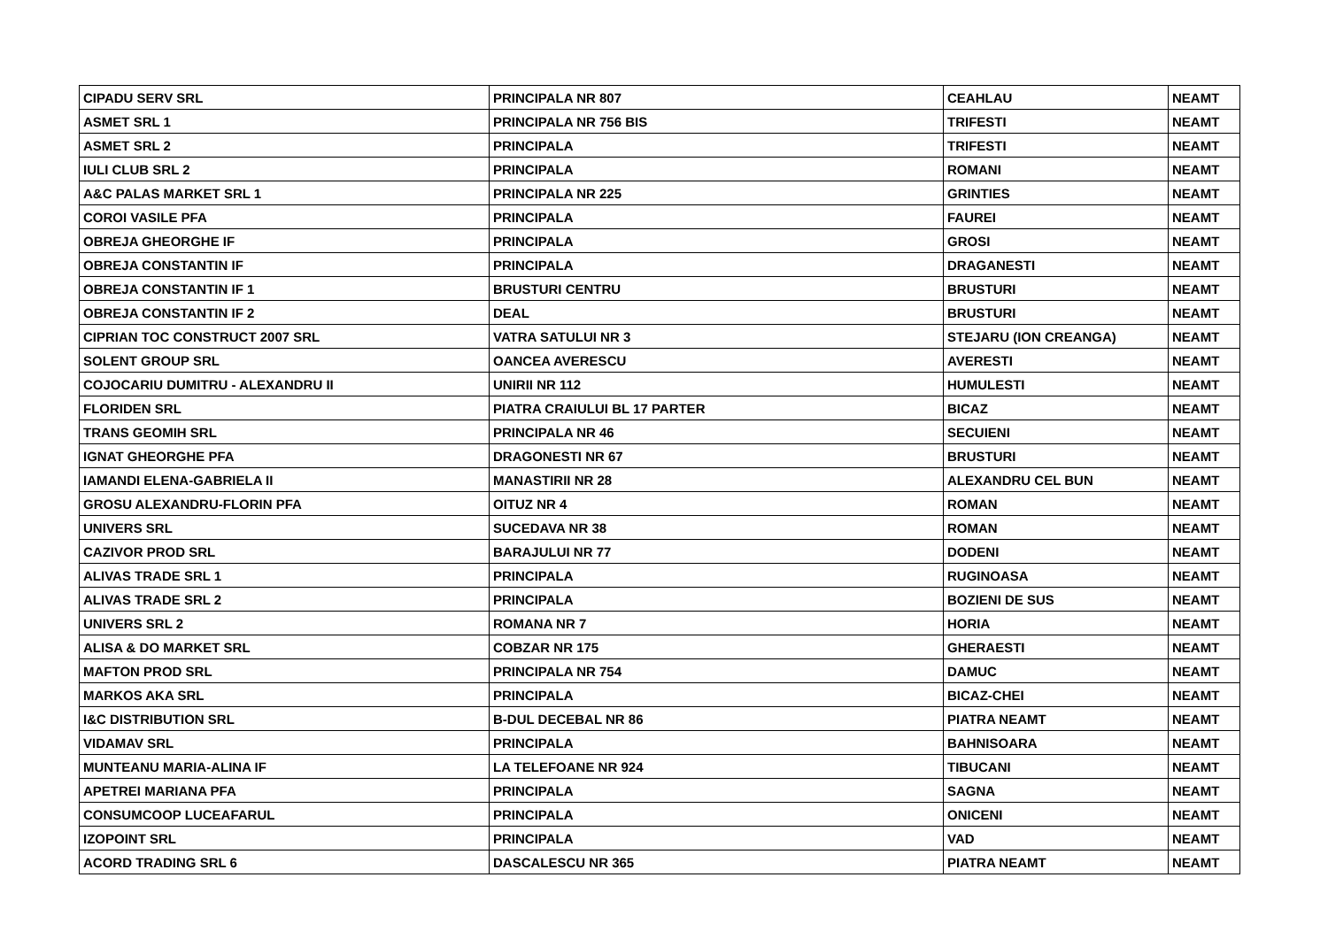| CIPADU SERV SRL | PRINCIPALA NR 807 | CEAHLAU | NEAMT |
| ASMET SRL 1 | PRINCIPALA NR 756 BIS | TRIFESTI | NEAMT |
| ASMET SRL 2 | PRINCIPALA | TRIFESTI | NEAMT |
| IULI CLUB SRL 2 | PRINCIPALA | ROMANI | NEAMT |
| A&C PALAS MARKET SRL 1 | PRINCIPALA NR 225 | GRINTIES | NEAMT |
| COROI VASILE PFA | PRINCIPALA | FAUREI | NEAMT |
| OBREJA GHEORGHE IF | PRINCIPALA | GROSI | NEAMT |
| OBREJA CONSTANTIN IF | PRINCIPALA | DRAGANESTI | NEAMT |
| OBREJA CONSTANTIN IF 1 | BRUSTURI CENTRU | BRUSTURI | NEAMT |
| OBREJA CONSTANTIN IF 2 | DEAL | BRUSTURI | NEAMT |
| CIPRIAN TOC CONSTRUCT 2007 SRL | VATRA SATULUI NR 3 | STEJARU (ION CREANGA) | NEAMT |
| SOLENT GROUP SRL | OANCEA AVERESCU | AVERESTI | NEAMT |
| COJOCARIU DUMITRU - ALEXANDRU II | UNIRII NR 112 | HUMULESTI | NEAMT |
| FLORIDEN SRL | PIATRA CRAIULUI BL 17 PARTER | BICAZ | NEAMT |
| TRANS GEOMIH SRL | PRINCIPALA NR 46 | SECUIENI | NEAMT |
| IGNAT GHEORGHE PFA | DRAGONESTI NR 67 | BRUSTURI | NEAMT |
| IAMANDI ELENA-GABRIELA II | MANASTIRII NR 28 | ALEXANDRU CEL BUN | NEAMT |
| GROSU ALEXANDRU-FLORIN PFA | OITUZ NR 4 | ROMAN | NEAMT |
| UNIVERS SRL | SUCEDAVA NR 38 | ROMAN | NEAMT |
| CAZIVOR PROD SRL | BARAJULUI NR 77 | DODENI | NEAMT |
| ALIVAS TRADE SRL 1 | PRINCIPALA | RUGINOASA | NEAMT |
| ALIVAS TRADE SRL 2 | PRINCIPALA | BOZIENI DE SUS | NEAMT |
| UNIVERS SRL 2 | ROMANA NR 7 | HORIA | NEAMT |
| ALISA & DO MARKET SRL | COBZAR NR 175 | GHERAESTI | NEAMT |
| MAFTON PROD SRL | PRINCIPALA NR 754 | DAMUC | NEAMT |
| MARKOS AKA SRL | PRINCIPALA | BICAZ-CHEI | NEAMT |
| I&C DISTRIBUTION SRL | B-DUL DECEBAL NR 86 | PIATRA NEAMT | NEAMT |
| VIDAMAV SRL | PRINCIPALA | BAHNISOARA | NEAMT |
| MUNTEANU MARIA-ALINA IF | LA TELEFOANE NR 924 | TIBUCANI | NEAMT |
| APETREI MARIANA PFA | PRINCIPALA | SAGNA | NEAMT |
| CONSUMCOOP LUCEAFARUL | PRINCIPALA | ONICENI | NEAMT |
| IZOPOINT SRL | PRINCIPALA | VAD | NEAMT |
| ACORD TRADING SRL 6 | DASCALESCU NR 365 | PIATRA NEAMT | NEAMT |